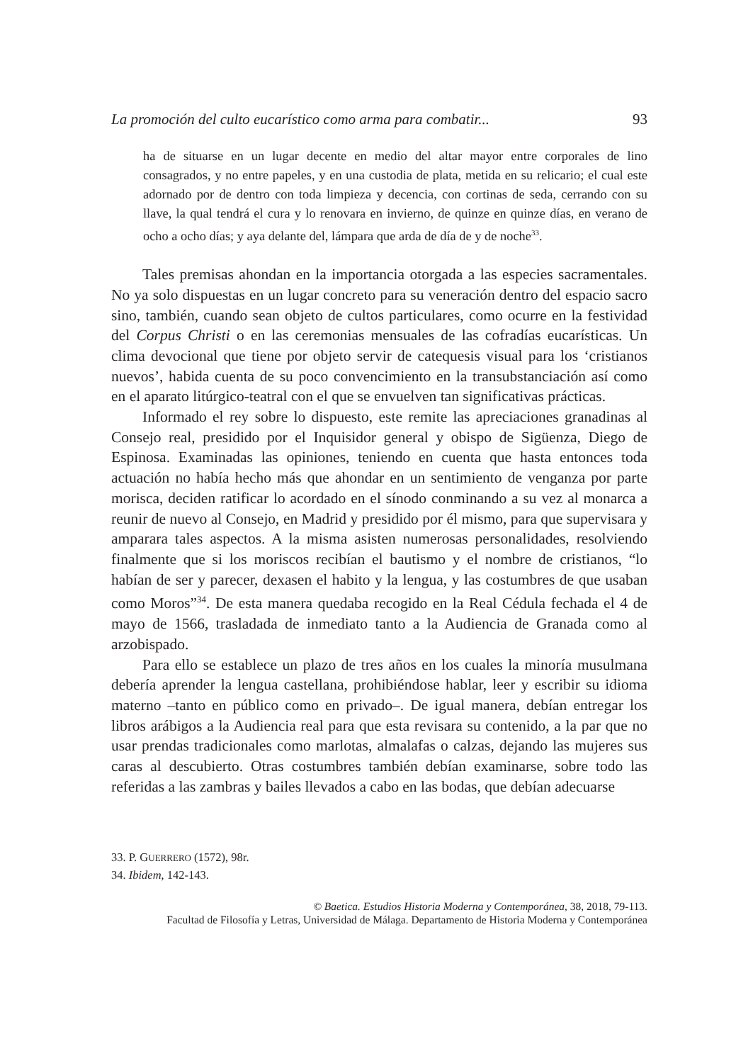La promoción del culto eucarístico como arma para combatir... 93
ha de situarse en un lugar decente en medio del altar mayor entre corporales de lino consagrados, y no entre papeles, y en una custodia de plata, metida en su relicario; el cual este adornado por de dentro con toda limpieza y decencia, con cortinas de seda, cerrando con su llave, la qual tendrá el cura y lo renovara en invierno, de quinze en quinze días, en verano de ocho a ocho días; y aya delante del, lámpara que arda de día de y de noche<sup>33</sup>.
Tales premisas ahondan en la importancia otorgada a las especies sacramentales. No ya solo dispuestas en un lugar concreto para su veneración dentro del espacio sacro sino, también, cuando sean objeto de cultos particulares, como ocurre en la festividad del Corpus Christi o en las ceremonias mensuales de las cofradías eucarísticas. Un clima devocional que tiene por objeto servir de catequesis visual para los ‘cristianos nuevos’, habida cuenta de su poco convencimiento en la transubstanciación así como en el aparato litúrgico-teatral con el que se envuelven tan significativas prácticas.
Informado el rey sobre lo dispuesto, este remite las apreciaciones granadinas al Consejo real, presidido por el Inquisidor general y obispo de Sigüenza, Diego de Espinosa. Examinadas las opiniones, teniendo en cuenta que hasta entonces toda actuación no había hecho más que ahondar en un sentimiento de venganza por parte morisca, deciden ratificar lo acordado en el sínodo conminando a su vez al monarca a reunir de nuevo al Consejo, en Madrid y presidido por él mismo, para que supervisara y amparara tales aspectos. A la misma asisten numerosas personalidades, resolviendo finalmente que si los moriscos recibían el bautismo y el nombre de cristianos, “lo habían de ser y parecer, dexasen el habito y la lengua, y las costumbres de que usaban como Moros”<sup>34</sup>. De esta manera quedaba recogido en la Real Cédula fechada el 4 de mayo de 1566, trasladada de inmediato tanto a la Audiencia de Granada como al arzobispado.
Para ello se establece un plazo de tres años en los cuales la minoría musulmana debería aprender la lengua castellana, prohibiéndose hablar, leer y escribir su idioma materno –tanto en público como en privado–. De igual manera, debían entregar los libros arábigos a la Audiencia real para que esta revisara su contenido, a la par que no usar prendas tradicionales como marlotas, almalafas o calzas, dejando las mujeres sus caras al descubierto. Otras costumbres también debían examinarse, sobre todo las referidas a las zambras y bailes llevados a cabo en las bodas, que debían adecuarse
33. P. GUERRERO (1572), 98r.
34. Ibidem, 142-143.
© Baetica. Estudios Historia Moderna y Contemporánea, 38, 2018, 79-113.
Facultad de Filosofía y Letras, Universidad de Málaga. Departamento de Historia Moderna y Contemporánea